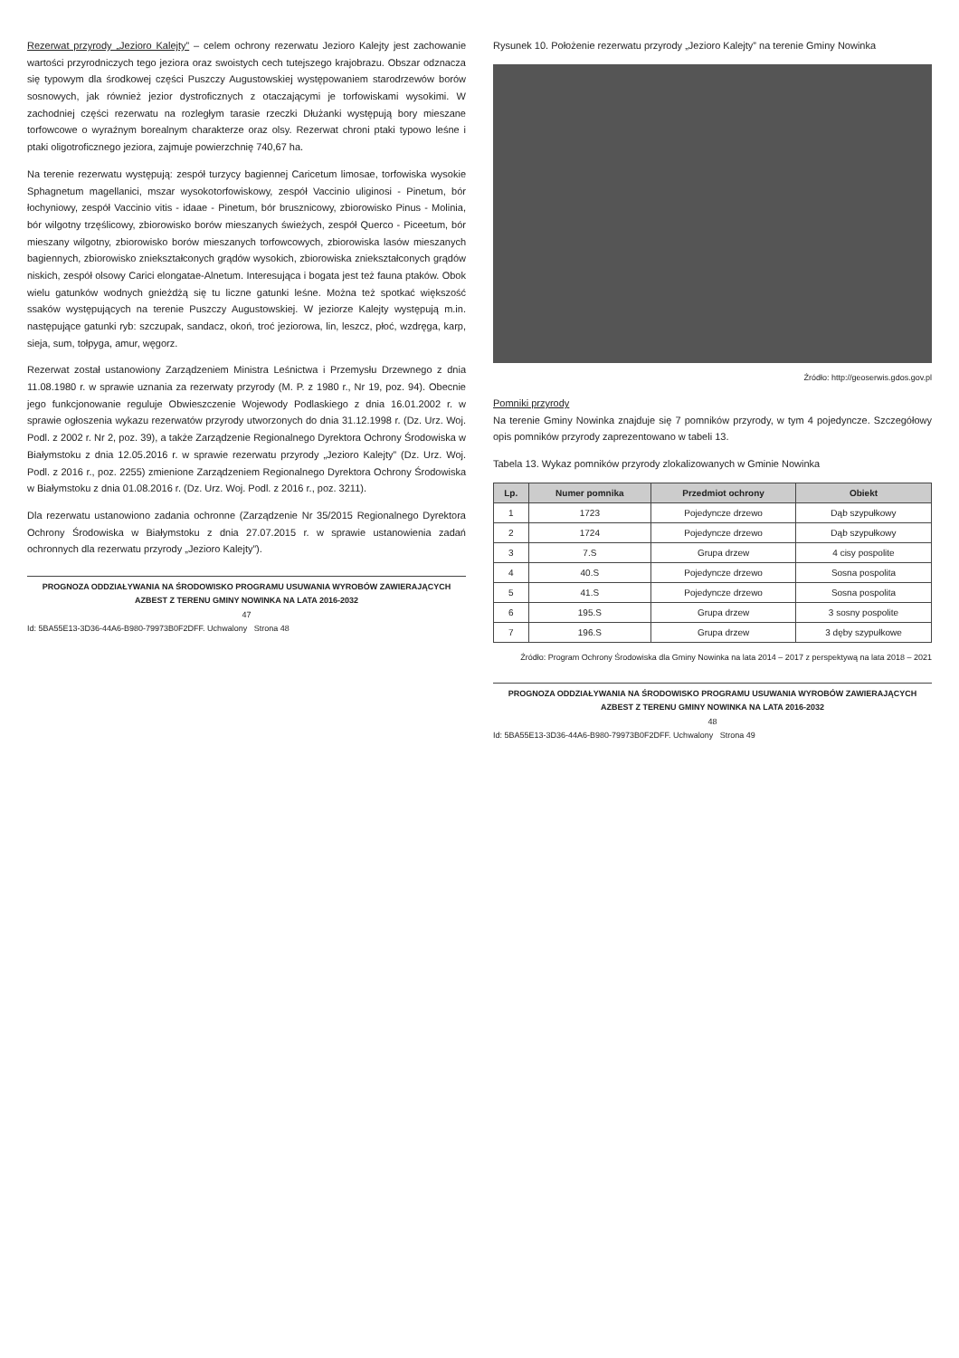Rezerwat przyrody „Jezioro Kalejty” – celem ochrony rezerwatu Jezioro Kalejty jest zachowanie wartości przyrodniczych tego jeziora oraz swoistych cech tutejszego krajobrazu. Obszar odznacza się typowym dla środkowej części Puszczy Augustowskiej występowaniem starodrzewów borów sosnowych, jak również jezior dystroficznych z otaczającymi je torfowiskami wysokimi. W zachodniej części rezerwatu na rozległym tarasie rzeczki Dłużanki występują bory mieszane torfowcowe o wyraźnym borealnym charakterze oraz olsy. Rezerwat chroni ptaki typowo leśne i ptaki oligotroficznego jeziora, zajmuje powierzchnię 740,67 ha.
Na terenie rezerwatu występują: zespół turzycy bagiennej Caricetum limosae, torfowiska wysokie Sphagnetum magellanici, mszar wysokotorfowiskowy, zespół Vaccinio uliginosi - Pinetum, bór łochyniowy, zespół Vaccinio vitis - idaae - Pinetum, bór brusznicowy, zbiorowisko Pinus - Molinia, bór wilgotny trzęślicowy, zbiorowisko borów mieszanych świeżych, zespół Querco - Piceetum, bór mieszany wilgotny, zbiorowisko borów mieszanych torfowcowych, zbiorowiska lasów mieszanych bagiennych, zbiorowisko zniekształconych grądów wysokich, zbiorowiska zniekształconych grądów niskich, zespół olsowy Carici elongatae-Alnetum. Interesująca i bogata jest też fauna ptaków. Obok wielu gatunków wodnych gnieżdżą się tu liczne gatunki leśne. Można też spotkać większość ssaków występujących na terenie Puszczy Augustowskiej. W jeziorze Kalejty występują m.in. następujące gatunki ryb: szczupak, sandacz, okoń, troć jeziorowa, lin, leszcz, płoć, wzdręga, karp, sieja, sum, tołpyga, amur, węgorz.
Rezerwat został ustanowiony Zarządzeniem Ministra Leśnictwa i Przemysłu Drzewnego z dnia 11.08.1980 r. w sprawie uznania za rezerwaty przyrody (M. P. z 1980 r., Nr 19, poz. 94). Obecnie jego funkcjonowanie reguluje Obwieszczenie Wojewody Podlaskiego z dnia 16.01.2002 r. w sprawie ogłoszenia wykazu rezerwatów przyrody utworzonych do dnia 31.12.1998 r. (Dz. Urz. Woj. Podl. z 2002 r. Nr 2, poz. 39), a także Zarządzenie Regionalnego Dyrektora Ochrony Środowiska w Białymstoku z dnia 12.05.2016 r. w sprawie rezerwatu przyrody „Jezioro Kalejty” (Dz. Urz. Woj. Podl. z 2016 r., poz. 2255) zmienione Zarządzeniem Regionalnego Dyrektora Ochrony Środowiska w Białymstoku z dnia 01.08.2016 r. (Dz. Urz. Woj. Podl. z 2016 r., poz. 3211).
Dla rezerwatu ustanowiono zadania ochronne (Zarządzenie Nr 35/2015 Regionalnego Dyrektora Ochrony Środowiska w Białymstoku z dnia 27.07.2015 r. w sprawie ustanowienia zadań ochronnych dla rezerwatu przyrody „Jezioro Kalejty”).
PROGNOZA ODDZIAŁYWANIA NA ŚRODOWISKO PROGRAMU USUWANIA WYROBÓW ZAWIERAJĄCYCH AZBEST Z TERENU GMINY NOWINKA NA LATA 2016-2032
47
Id: 5BA55E13-3D36-44A6-B980-79973B0F2DFF. Uchwalony Strona 48
Rysunek 10. Położenie rezerwatu przyrody „Jezioro Kalejty” na terenie Gminy Nowinka
Źródło: http://geoserwis.gdos.gov.pl
Pomniki przyrody
Na terenie Gminy Nowinka znajduje się 7 pomników przyrody, w tym 4 pojedyncze. Szczegółowy opis pomników przyrody zaprezentowano w tabeli 13.
Tabela 13. Wykaz pomników przyrody zlokalizowanych w Gminie Nowinka
| Lp. | Numer pomnika | Przedmiot ochrony | Obiekt |
| --- | --- | --- | --- |
| 1 | 1723 | Pojedyncze drzewo | Dąb szypułkowy |
| 2 | 1724 | Pojedyncze drzewo | Dąb szypułkowy |
| 3 | 7.S | Grupa drzew | 4 cisy pospolite |
| 4 | 40.S | Pojedyncze drzewo | Sosna pospolita |
| 5 | 41.S | Pojedyncze drzewo | Sosna pospolita |
| 6 | 195.S | Grupa drzew | 3 sosny pospolite |
| 7 | 196.S | Grupa drzew | 3 dęby szypułkowe |
Źródło: Program Ochrony Środowiska dla Gminy Nowinka na lata 2014 – 2017 z perspektywą na lata 2018 – 2021
PROGNOZA ODDZIAŁYWANIA NA ŚRODOWISKO PROGRAMU USUWANIA WYROBÓW ZAWIERAJĄCYCH AZBEST Z TERENU GMINY NOWINKA NA LATA 2016-2032
48
Id: 5BA55E13-3D36-44A6-B980-79973B0F2DFF. Uchwalony Strona 49